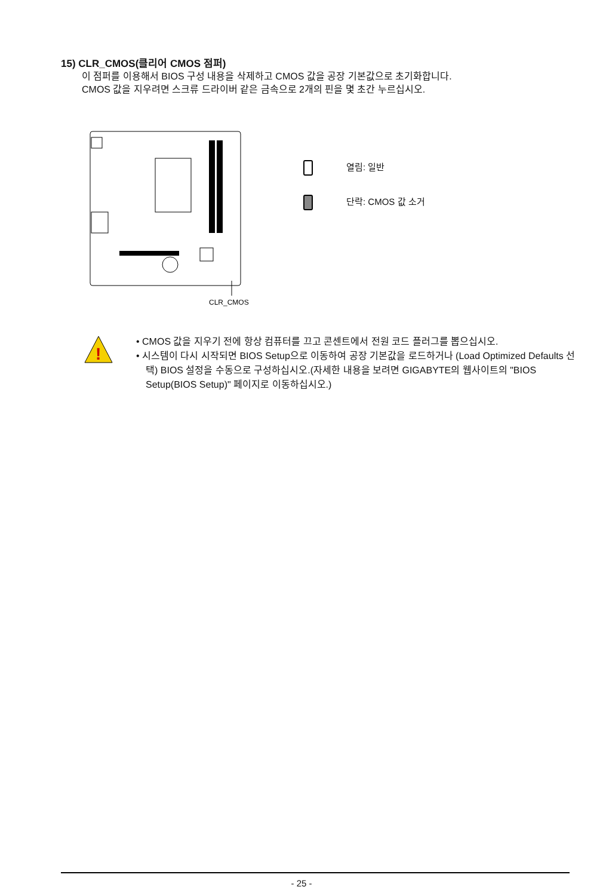15) CLR_CMOS(클리어 CMOS 점퍼)
이 점퍼를 이용해서 BIOS 구성 내용을 삭제하고 CMOS 값을 공장 기본값으로 초기화합니다.
CMOS 값을 지우려면 스크류 드라이버 같은 금속으로 2개의 핀을 몇 초간 누르십시오.
CLR_CMOS
열림: 일반
단락: CMOS 값 소거
!
• CMOS 값을 지우기 전에 항상 컴퓨터를 끄고 콘센트에서 전원 코드 플러그를 뽑으십시오.
• 시스템이 다시 시작되면 BIOS Setup으로 이동하여 공장 기본값을 로드하거나 (Load Optimized Defaults 선택) BIOS 설정을 수동으로 구성하십시오.(자세한 내용을 보려면 GIGABYTE의 웹사이트의 "BIOS Setup(BIOS Setup)" 페이지로 이동하십시오.)
- 25 -